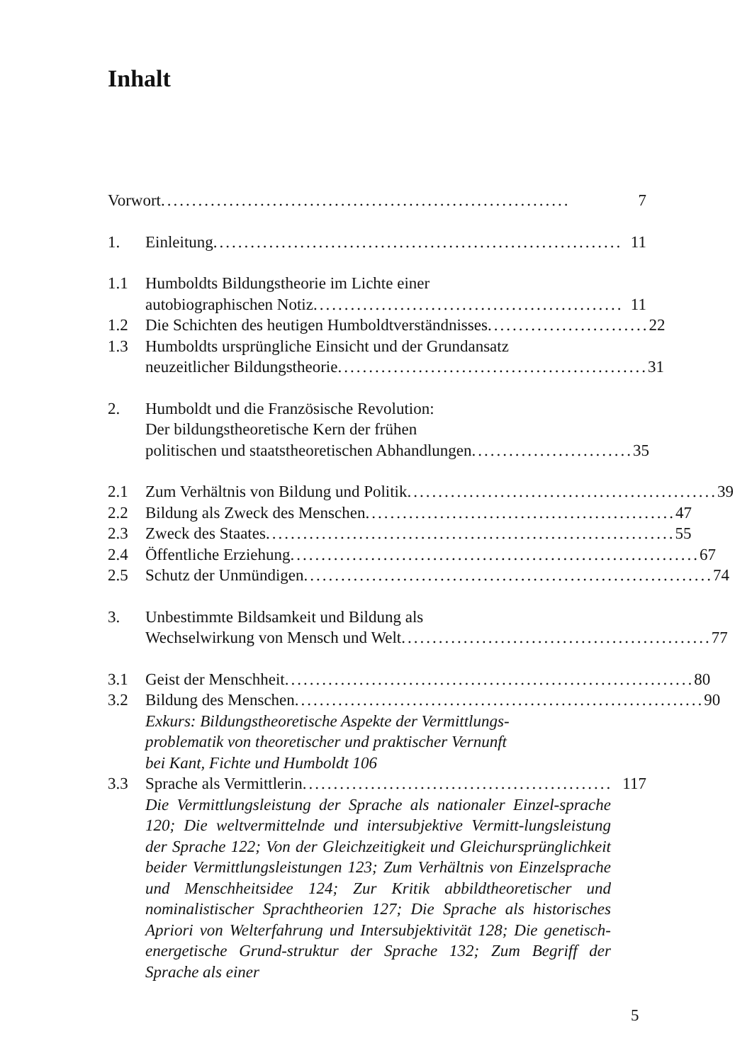Inhalt
Vorwort .................................................................. 7
1. Einleitung.................................................................. 11
1.1 Humboldts Bildungstheorie im Lichte einer
autobiographischen Notiz .................................................. 11
1.2 Die Schichten des heutigen Humboldtverständnisses .......................... 22
1.3 Humboldts ursprüngliche Einsicht und der Grundansatz
neuzeitlicher Bildungstheorie .................................................. 31
2. Humboldt und die Französische Revolution:
Der bildungstheoretische Kern der frühen
politischen und staatstheoretischen Abhandlungen .......................... 35
2.1 Zum Verhältnis von Bildung und Politik .................................................. 39
2.2 Bildung als Zweck des Menschen .................................................. 47
2.3 Zweck des Staates .................................................................. 55
2.4 Öffentliche Erziehung .................................................................. 67
2.5 Schutz der Unmündigen.................................................................. 74
3. Unbestimmte Bildsamkeit und Bildung als
Wechselwirkung von Mensch und Welt .................................................. 77
3.1 Geist der Menschheit .................................................................. 80
3.2 Bildung des Menschen .................................................................. 90
Exkurs: Bildungstheoretische Aspekte der Vermittlungs-
problematik von theoretischer und praktischer Vernunft
bei Kant, Fichte und Humboldt 106
3.3 Sprache als Vermittlerin .................................................. 117
Die Vermittlungsleistung der Sprache als nationaler Einzel-sprache 120; Die weltvermittelnde und intersubjektive Vermitt-lungsleistung der Sprache 122; Von der Gleichzeitigkeit und Gleichursprünglichkeit beider Vermittlungsleistungen 123; Zum Verhältnis von Einzelsprache und Menschheitsidee 124; Zur Kritik abbildtheoretischer und nominalistischer Sprachtheorien 127; Die Sprache als historisches Apriori von Welterfahrung und Intersubjektivität 128; Die genetisch-energetische Grund-struktur der Sprache 132; Zum Begriff der Sprache als einer
5